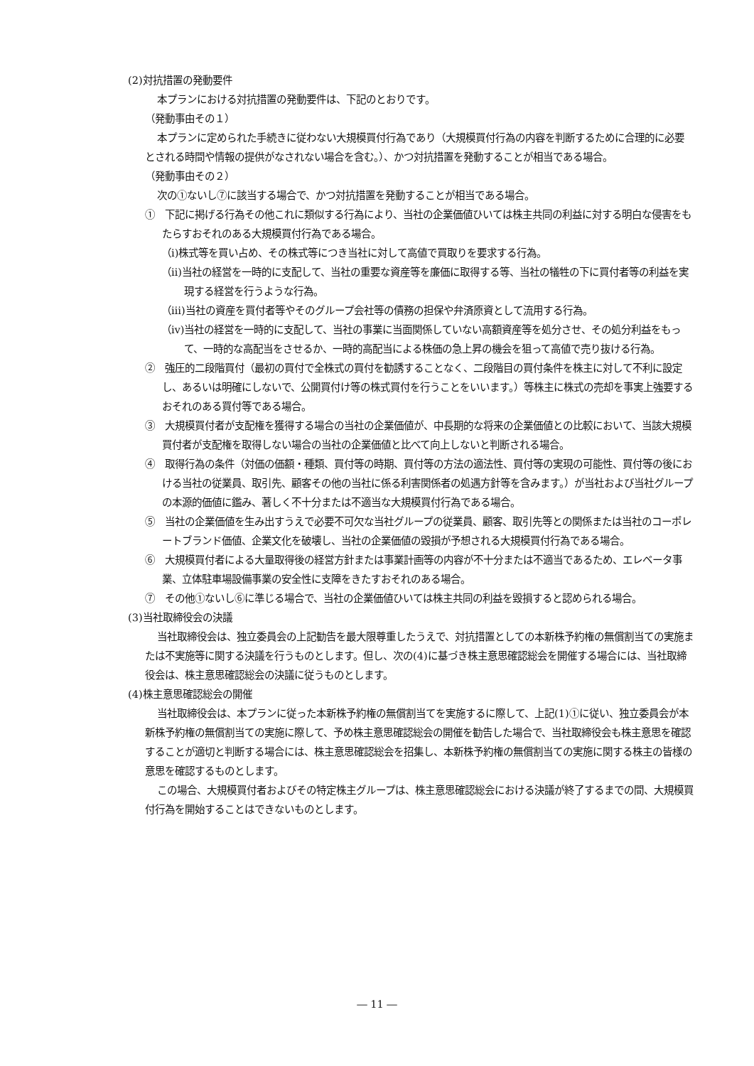(2)対抗措置の発動要件
本プランにおける対抗措置の発動要件は、下記のとおりです。
（発動事由その１）
本プランに定められた手続きに従わない大規模買付行為であり（大規模買付行為の内容を判断するために合理的に必要とされる時間や情報の提供がなされない場合を含む。）、かつ対抗措置を発動することが相当である場合。
（発動事由その２）
次の①ないし⑦に該当する場合で、かつ対抗措置を発動することが相当である場合。
①　下記に掲げる行為その他これに類似する行為により、当社の企業価値ひいては株主共同の利益に対する明白な侵害をもたらすおそれのある大規模買付行為である場合。
（ⅰ)株式等を買い占め、その株式等につき当社に対して高値で買取りを要求する行為。
（ⅱ)当社の経営を一時的に支配して、当社の重要な資産等を廉価に取得する等、当社の犠牲の下に買付者等の利益を実現する経営を行うような行為。
（ⅲ)当社の資産を買付者等やそのグループ会社等の債務の担保や弁済原資として流用する行為。
（ⅳ)当社の経営を一時的に支配して、当社の事業に当面関係していない高額資産等を処分させ、その処分利益をもって、一時的な高配当をさせるか、一時的高配当による株価の急上昇の機会を狙って高値で売り抜ける行為。
②　強圧的二段階買付（最初の買付で全株式の買付を勧誘することなく、二段階目の買付条件を株主に対して不利に設定し、あるいは明確にしないで、公開買付け等の株式買付を行うことをいいます。）等株主に株式の売却を事実上強要するおそれのある買付等である場合。
③　大規模買付者が支配権を獲得する場合の当社の企業価値が、中長期的な将来の企業価値との比較において、当該大規模買付者が支配権を取得しない場合の当社の企業価値と比べて向上しないと判断される場合。
④　取得行為の条件（対価の価額・種類、買付等の時期、買付等の方法の適法性、買付等の実現の可能性、買付等の後における当社の従業員、取引先、顧客その他の当社に係る利害関係者の処遇方針等を含みます。）が当社および当社グループの本源的価値に鑑み、著しく不十分または不適当な大規模買付行為である場合。
⑤　当社の企業価値を生み出すうえで必要不可欠な当社グループの従業員、顧客、取引先等との関係または当社のコーポレートブランド価値、企業文化を破壊し、当社の企業価値の毀損が予想される大規模買付行為である場合。
⑥　大規模買付者による大量取得後の経営方針または事業計画等の内容が不十分または不適当であるため、エレベータ事業、立体駐車場設備事業の安全性に支障をきたすおそれのある場合。
⑦　その他①ないし⑥に準じる場合で、当社の企業価値ひいては株主共同の利益を毀損すると認められる場合。
(3)当社取締役会の決議
当社取締役会は、独立委員会の上記勧告を最大限尊重したうえで、対抗措置としての本新株予約権の無償割当ての実施または不実施等に関する決議を行うものとします。但し、次の(4)に基づき株主意思確認総会を開催する場合には、当社取締役会は、株主意思確認総会の決議に従うものとします。
(4)株主意思確認総会の開催
当社取締役会は、本プランに従った本新株予約権の無償割当てを実施するに際して、上記(1)①に従い、独立委員会が本新株予約権の無償割当ての実施に際して、予め株主意思確認総会の開催を勧告した場合で、当社取締役会も株主意思を確認することが適切と判断する場合には、株主意思確認総会を招集し、本新株予約権の無償割当ての実施に関する株主の皆様の意思を確認するものとします。
この場合、大規模買付者およびその特定株主グループは、株主意思確認総会における決議が終了するまでの間、大規模買付行為を開始することはできないものとします。
― 11 ―